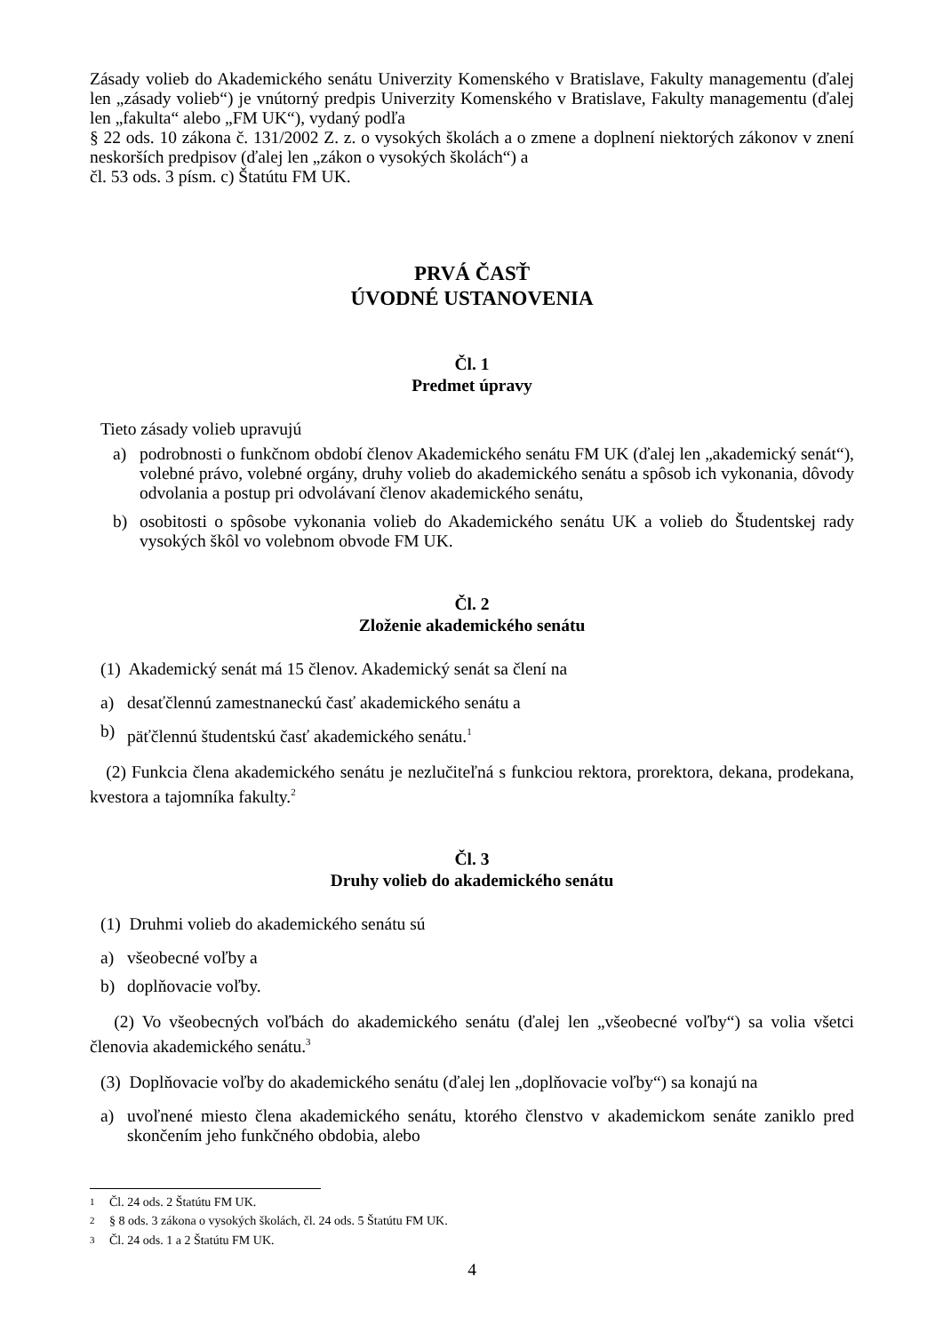Zásady volieb do Akademického senátu Univerzity Komenského v Bratislave, Fakulty managementu (ďalej len „zásady volieb“) je vnútorný predpis Univerzity Komenského v Bratislave, Fakulty managementu (ďalej len „fakulta“ alebo „FM UK“), vydaný podľa
§ 22 ods. 10 zákona č. 131/2002 Z. z. o vysokých školách a o zmene a doplnení niektorých zákonov v znení neskorších predpisov (ďalej len „zákon o vysokých školách“) a
čl. 53 ods. 3 písm. c) Štatútu FM UK.
PRVÁ ČASŤ
ÚVODNÉ USTANOVENIA
Čl. 1
Predmet úpravy
Tieto zásady volieb upravujú
a) podrobnosti o funkčnom období členov Akademického senátu FM UK (ďalej len „akademický senát“), volebné právo, volebné orgány, druhy volieb do akademického senátu a spôsob ich vykonania, dôvody odvolania a postup pri odvolávaní členov akademického senátu,
b) osobitosti o spôsobe vykonania volieb do Akademického senátu UK a volieb do Študentskej rady vysokých škôl vo volebnom obvode FM UK.
Čl. 2
Zloženie akademického senátu
(1) Akademický senát má 15 členov. Akademický senát sa člení na
a) desaťčlennú zamestnaneckú časť akademického senátu a
b) päťčlennú študentskú časť akademického senátu.<sup>1</sup>
(2) Funkcia člena akademického senátu je nezlučiteľná s funkciou rektora, prorektora, dekana, prodekana, kvestora a tajomníka fakulty.<sup>2</sup>
Čl. 3
Druhy volieb do akademického senátu
(1) Druhmi volieb do akademického senátu sú
a) všeobecné voľby a
b) doplňovacie voľby.
(2) Vo všeobecných voľbách do akademického senátu (ďalej len „všeobecné voľby“) sa volia všetci členovia akademického senátu.<sup>3</sup>
(3) Doplňovacie voľby do akademického senátu (ďalej len „doplňovacie voľby“) sa konajú na
a) uvoľnené miesto člena akademického senátu, ktorého členstvo v akademickom senáte zaniklo pred skončením jeho funkčného obdobia, alebo
<sup>1</sup> Čl. 24 ods. 2 Štatútu FM UK.
<sup>2</sup> § 8 ods. 3 zákona o vysokých školách, čl. 24 ods. 5 Štatútu FM UK.
<sup>3</sup> Čl. 24 ods. 1 a 2 Štatútu FM UK.
4